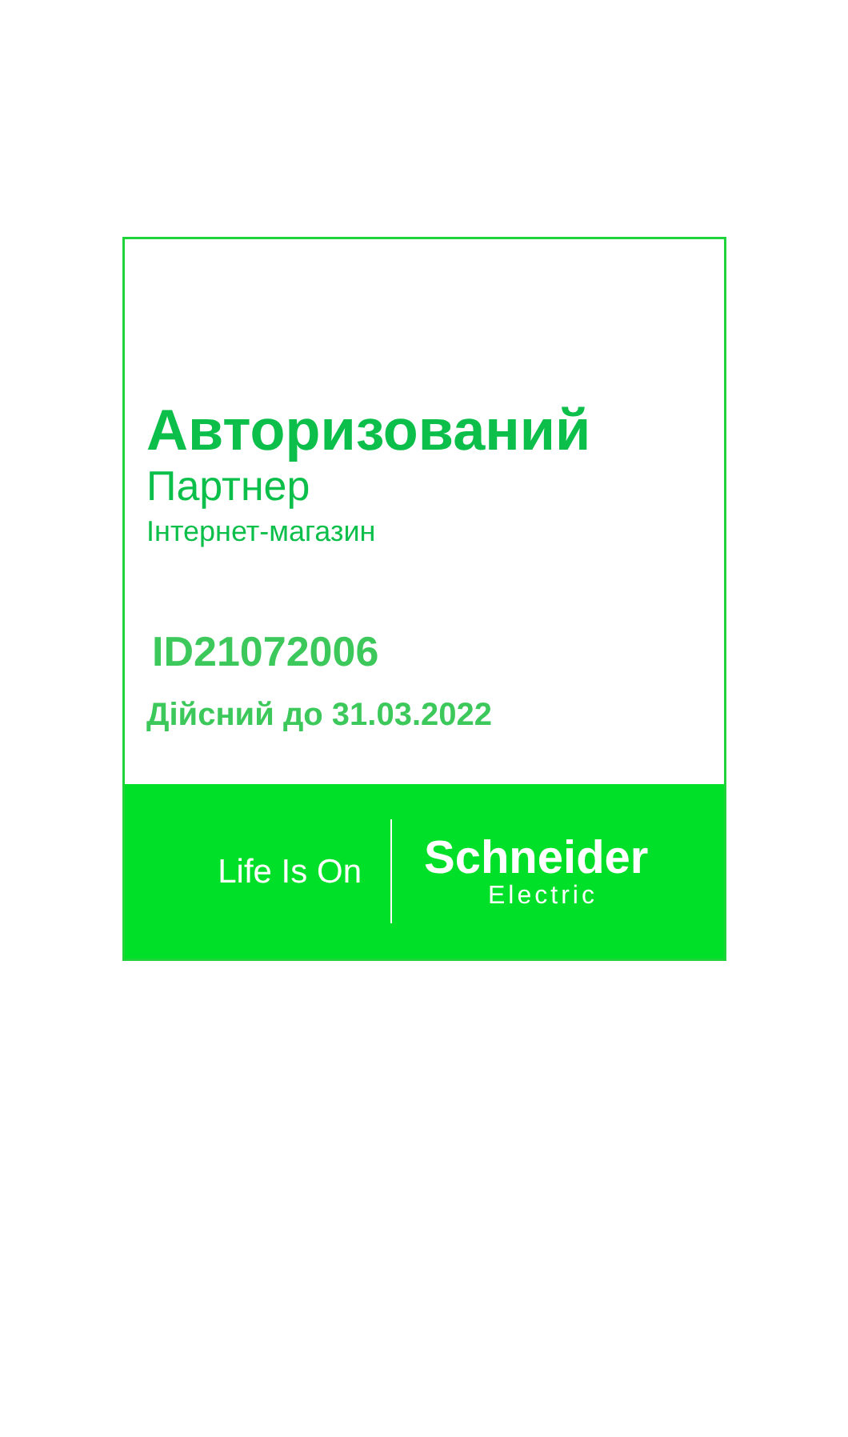Авторизований
Партнер
Інтернет-магазин
ID21072006
Дійсний до 31.03.2022
Life Is On
Schneider
Electric